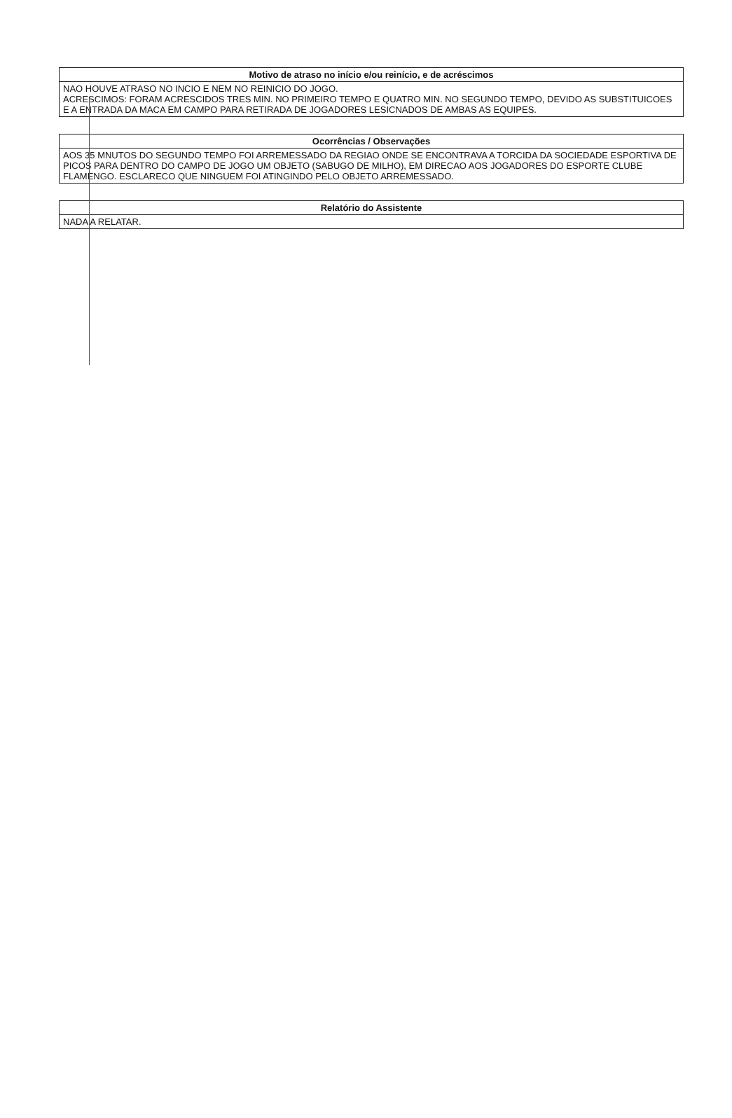| Motivo de atraso no início e/ou reinício, e de acréscimos |
| --- |
| NAO HOUVE ATRASO NO INCIO E NEM NO REINICIO DO JOGO. ACRESCIMOS: FORAM ACRESCIDOS TRES MIN. NO PRIMEIRO TEMPO E QUATRO MIN. NO SEGUNDO TEMPO, DEVIDO AS SUBSTITUICOES E A ENTRADA DA MACA EM CAMPO PARA RETIRADA DE JOGADORES LESICNADOS DE AMBAS AS EQUIPES. |
| Ocorrências / Observações |
| --- |
| AOS 35 MNUTOS DO SEGUNDO TEMPO FOI ARREMESSADO DA REGIAO ONDE SE ENCONTRAVA A TORCIDA DA SOCIEDADE ESPORTIVA DE PICOS PARA DENTRO DO CAMPO DE JOGO UM OBJETO (SABUGO DE MILHO), EM DIRECAO AOS JOGADORES DO ESPORTE CLUBE FLAMENGO. ESCLARECO QUE NINGUEM FOI ATINGINDO PELO OBJETO ARREMESSADO. |
| Relatório do Assistente |
| --- |
| NADA A RELATAR. |